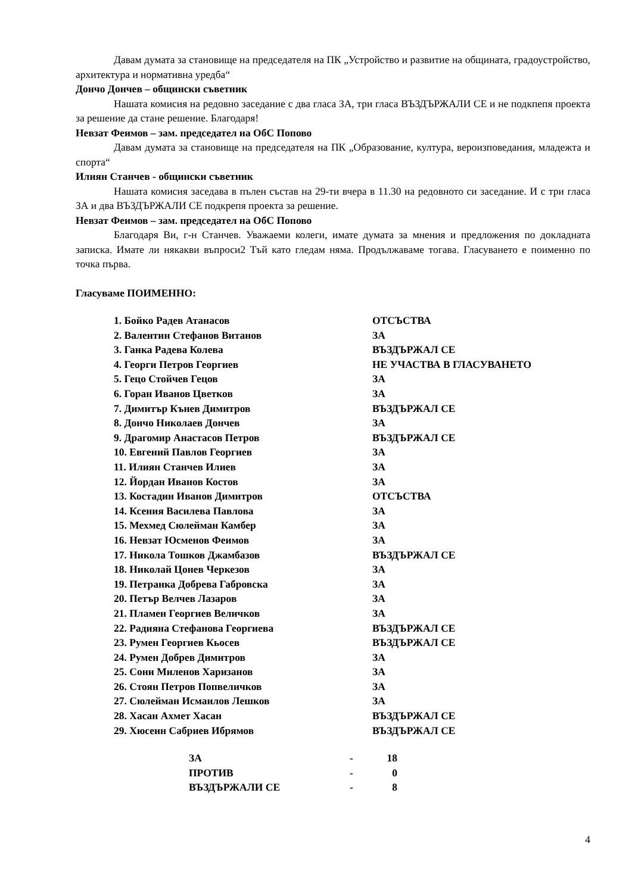Давам думата за становище на председателя на ПК „Устройство и развитие на общината, градоустройство, архитектура и нормативна уредба“
Дончо Дончев – общински съветник
Нашата комисия на редовно заседание с два гласа ЗА, три гласа ВЪЗДЪРЖАЛИ СЕ и не подкпепя проекта за решение да стане решение. Благодаря!
Невзат Феимов – зам. председател на ОбС Попово
Давам думата за становище на председателя на ПК „Образование, култура, вероизповедания, младежта и спорта“
Илиян Станчев - общински съветник
Нашата комисия заседава в пълен състав на 29-ти вчера в 11.30 на редовното си заседание. И с три гласа ЗА и два ВЪЗДЪРЖАЛИ СЕ подкрепя проекта за решение.
Невзат Феимов – зам. председател на ОбС Попово
Благодаря Ви, г-н Станчев. Уважаеми колеги, имате думата за мнения и предложения по докладната записка. Имате ли някакви въпроси2 Тъй като гледам няма. Продължаваме тогава. Гласуването е поименно по точка първа.
Гласуваме ПОИМЕННО:
| 1. Бойко Радев Атанасов | ОТСЪСТВА |
| 2. Валентин Стефанов Витанов | ЗА |
| 3. Ганка Радева Колева | ВЪЗДЪРЖАЛ СЕ |
| 4. Георги Петров Георгиев | НЕ УЧАСТВА В ГЛАСУВАНЕТО |
| 5. Гецо Стойчев Гецов | ЗА |
| 6. Горан Иванов Цветков | ЗА |
| 7. Димитър Кънев Димитров | ВЪЗДЪРЖАЛ СЕ |
| 8. Дончо Николаев Дончев | ЗА |
| 9. Драгомир Анастасов Петров | ВЪЗДЪРЖАЛ СЕ |
| 10. Евгений Павлов Георгиев | ЗА |
| 11. Илиян Станчев Илиев | ЗА |
| 12. Йордан Иванов Костов | ЗА |
| 13. Костадин Иванов Димитров | ОТСЪСТВА |
| 14. Ксения Василева Павлова | ЗА |
| 15. Мехмед Сюлейман Камбер | ЗА |
| 16. Невзат Юсменов Феимов | ЗА |
| 17. Никола Тошков Джамбазов | ВЪЗДЪРЖАЛ СЕ |
| 18. Николай Цонев Черкезов | ЗА |
| 19. Петранка Добрева Габровска | ЗА |
| 20. Петър Велчев Лазаров | ЗА |
| 21. Пламен Георгиев Величков | ЗА |
| 22. Радияна Стефанова Георгиева | ВЪЗДЪРЖАЛ СЕ |
| 23. Румен Георгиев Кьосев | ВЪЗДЪРЖАЛ СЕ |
| 24. Румен Добрев Димитров | ЗА |
| 25. Сони Миленов Харизанов | ЗА |
| 26. Стоян Петров Попвеличков | ЗА |
| 27. Сюлейман Исмаилов Лешков | ЗА |
| 28. Хасан Ахмет Хасан | ВЪЗДЪРЖАЛ СЕ |
| 29. Хюсеин Сабриев Ибрямов | ВЪЗДЪРЖАЛ СЕ |
| ЗА | - | 18 |
| ПРОТИВ | - | 0 |
| ВЪЗДЪРЖАЛИ СЕ | - | 8 |
4